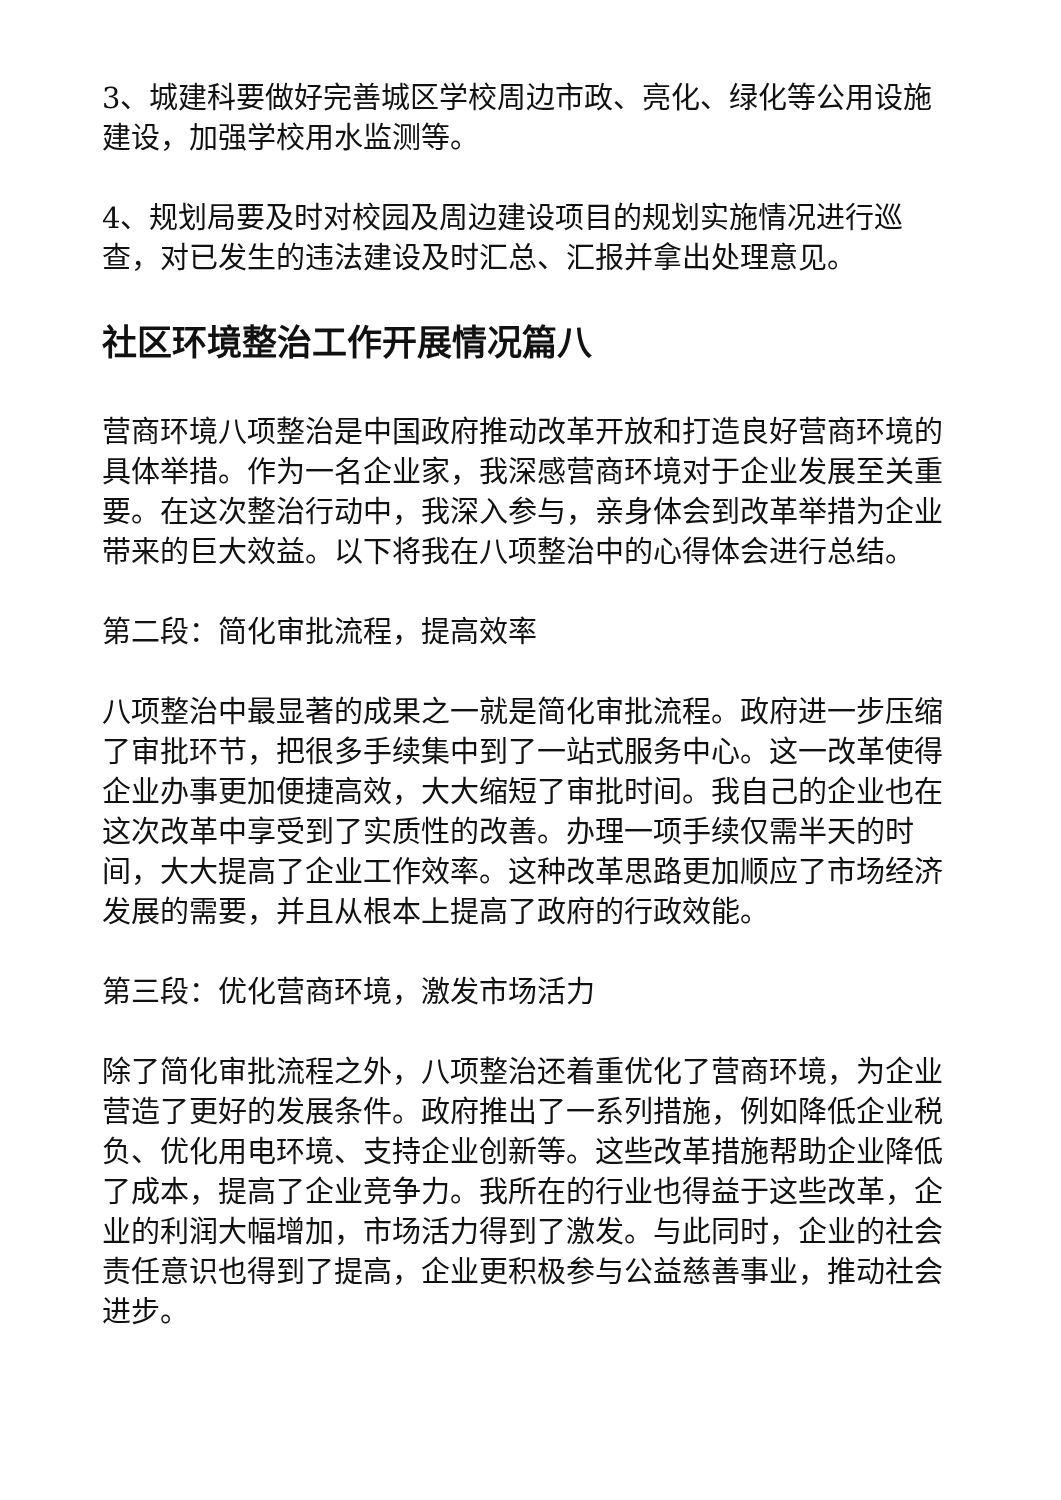3、城建科要做好完善城区学校周边市政、亮化、绿化等公用设施建设，加强学校用水监测等。
4、规划局要及时对校园及周边建设项目的规划实施情况进行巡查，对已发生的违法建设及时汇总、汇报并拿出处理意见。
社区环境整治工作开展情况篇八
营商环境八项整治是中国政府推动改革开放和打造良好营商环境的具体举措。作为一名企业家，我深感营商环境对于企业发展至关重要。在这次整治行动中，我深入参与，亲身体会到改革举措为企业带来的巨大效益。以下将我在八项整治中的心得体会进行总结。
第二段：简化审批流程，提高效率
八项整治中最显著的成果之一就是简化审批流程。政府进一步压缩了审批环节，把很多手续集中到了一站式服务中心。这一改革使得企业办事更加便捷高效，大大缩短了审批时间。我自己的企业也在这次改革中享受到了实质性的改善。办理一项手续仅需半天的时间，大大提高了企业工作效率。这种改革思路更加顺应了市场经济发展的需要，并且从根本上提高了政府的行政效能。
第三段：优化营商环境，激发市场活力
除了简化审批流程之外，八项整治还着重优化了营商环境，为企业营造了更好的发展条件。政府推出了一系列措施，例如降低企业税负、优化用电环境、支持企业创新等。这些改革措施帮助企业降低了成本，提高了企业竞争力。我所在的行业也得益于这些改革，企业的利润大幅增加，市场活力得到了激发。与此同时，企业的社会责任意识也得到了提高，企业更积极参与公益慈善事业，推动社会进步。